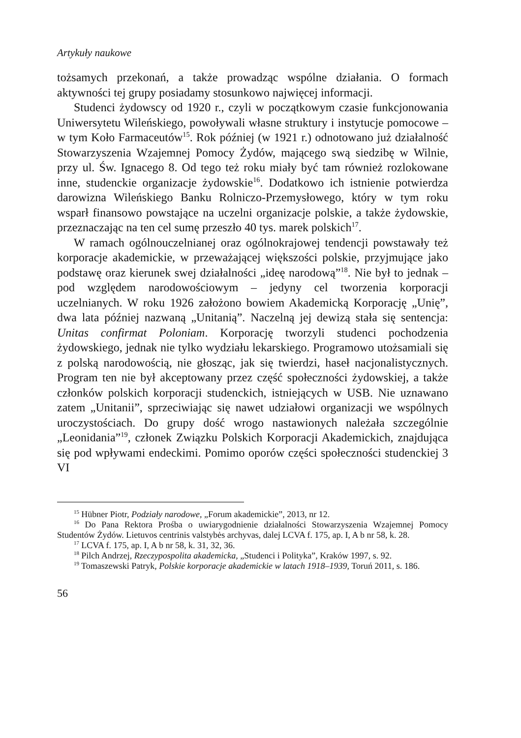Artykuły naukowe
tożsamych przekonań, a także prowadząc wspólne działania. O formach aktywności tej grupy posiadamy stosunkowo najwięcej informacji.
Studenci żydowscy od 1920 r., czyli w początkowym czasie funkcjonowania Uniwersytetu Wileńskiego, powoływali własne struktury i instytucje pomocowe – w tym Koło Farmaceutów<sup>15</sup>. Rok później (w 1921 r.) odnotowano już działalność Stowarzyszenia Wzajemnej Pomocy Żydów, mającego swą siedzibę w Wilnie, przy ul. Św. Ignacego 8. Od tego też roku miały być tam również rozlokowane inne, studenckie organizacje żydowskie<sup>16</sup>. Dodatkowo ich istnienie potwierdza darowizna Wileńskiego Banku Rolniczo-Przemysłowego, który w tym roku wsparł finansowo powstające na uczelni organizacje polskie, a także żydowskie, przeznaczając na ten cel sumę przeszło 40 tys. marek polskich<sup>17</sup>.
W ramach ogólnouczelnianej oraz ogólnokrajowej tendencji powstawały też korporacje akademickie, w przeważającej większości polskie, przyjmujące jako podstawę oraz kierunek swej działalności „ideę narodową”<sup>18</sup>. Nie był to jednak – pod względem narodowościowym – jedyny cel tworzenia korporacji uczelnianych. W roku 1926 założono bowiem Akademicką Korporację „Unię”, dwa lata później nazwaną „Unitanią”. Naczelną jej dewizą stała się sentencja: Unitas confirmat Poloniam. Korporację tworzyli studenci pochodzenia żydowskiego, jednak nie tylko wydziału lekarskiego. Programowo utożsamiali się z polską narodowością, nie głosząc, jak się twierdzi, haseł nacjonalistycznych. Program ten nie był akceptowany przez część społeczności żydowskiej, a także członków polskich korporacji studenckich, istniejących w USB. Nie uznawano zatem „Unitanii”, sprzeciwiając się nawet udziałowi organizacji we wspólnych uroczystościach. Do grupy dość wrogo nastawionych należała szczególnie „Leonidania”<sup>19</sup>, członek Związku Polskich Korporacji Akademickich, znajdująca się pod wpływami endeckimi. Pomimo oporów części społeczności studenckiej 3 VI
<sup>15</sup> Hübner Piotr, Podziały narodowe, „Forum akademickie”, 2013, nr 12.
<sup>16</sup> Do Pana Rektora Prośba o uwiarygodnienie działalności Stowarzyszenia Wzajemnej Pomocy Studentów Żydów. Lietuvos centrinis valstybės archyvas, dalej LCVA f. 175, ap. I, A b nr 58, k. 28.
<sup>17</sup> LCVA f. 175, ap. I, A b nr 58, k. 31, 32, 36.
<sup>18</sup> Pilch Andrzej, Rzeczypospolita akademicka, „Studenci i Polityka”, Kraków 1997, s. 92.
<sup>19</sup> Tomaszewski Patryk, Polskie korporacje akademickie w latach 1918–1939, Toruń 2011, s. 186.
56